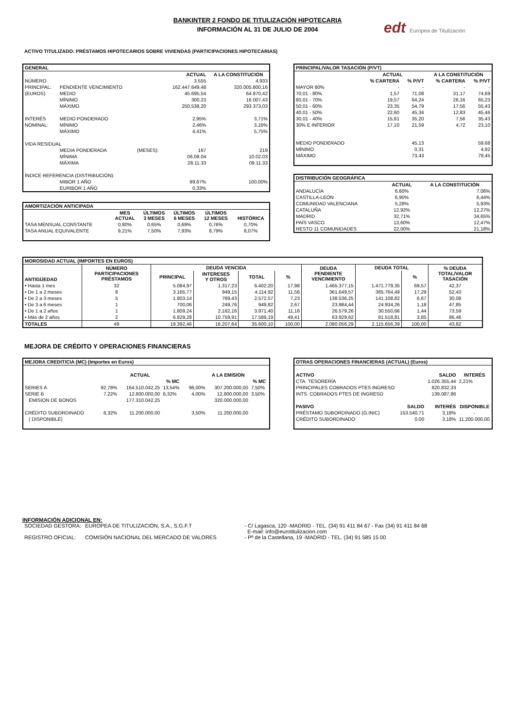edt Europea de Titulización
BANKINTER 2 FONDO DE TITULIZACIÓN HIPOTECARIA
INFORMACIÓN AL 31 DE JULIO DE 2004
ACTIVO TITULIZADO: PRÉSTAMOS HIPOTECARIOS SOBRE VIVIENDAS (PARTICIPACIONES HIPOTECARIAS)
| GENERAL | | | | |
| --- | --- | --- | --- | --- |
| | | | ACTUAL | A LA CONSTITUCIÓN |
| NÚMERO | | | 3.555 | 4.933 |
| PRINCIPAL: | PENDIENTE VENCIMIENTO | | 162.447.649,48 | 320.005.800,16 |
| (EUROS) | MEDIO | | 45.695,54 | 64.870,42 |
| | MÍNIMO | | 300,23 | 16.007,43 |
| | MÁXIMO | | 250.538,20 | 293.373,03 |
| INTERÉS | MEDIO PONDERADO | | 2,95% | 3,71% |
| NOMINAL: | MÍNIMO | | 2,46% | 3,16% |
| | MÁXIMO | | 4,41% | 5,75% |
| VIDA RESIDUAL | | | | |
| | MEDIA PONDERADA | (MESES): | 167 | 219 |
| | MÍNIMA | | 06.08.04 | 10.02.03 |
| | MÁXIMA | | 28.11.33 | 09.11.33 |
| ÍNDICE REFERENCIA (DISTRIBUCIÓN): | | | | |
| | MIBOR 1 AÑO | | 99,67% | 100,00% |
| | EURIBOR 1 AÑO | | 0,33% | |
| AMORTIZACIÓN ANTICIPADA | | | | | |
| --- | --- | --- | --- | --- | --- |
| | MES ACTUAL | ÚLTIMOS 3 MESES | ÚLTIMOS 6 MESES | ÚLTIMOS 12 MESES | HISTÓRICA |
| TASA MENSUAL CONSTANTE | 0,80% | 0,65% | 0,69% | 0,76% | 0,70% |
| TASA ANUAL EQUIVALENTE | 9,21% | 7,50% | 7,93% | 8,79% | 8,07% |
| PRINCIPAL/VALOR TASACIÓN (P/VT) | | | | |
| --- | --- | --- | --- | --- |
| | ACTUAL | | A LA CONSTITUCIÓN | |
| | % CARTERA | % P/VT | % CARTERA | % P/VT |
| MAYOR 80% | - | - | - | - |
| 70,01 - 80% | 1,57 | 71,08 | 31,17 | 74,69 |
| 60,01 - 70% | 19,57 | 64,24 | 26,16 | 65,23 |
| 50,01 - 60% | 23,35 | 54,79 | 17,56 | 55,43 |
| 40,01 - 50% | 22,60 | 45,34 | 12,83 | 45,46 |
| 30,01 - 40% | 15,81 | 35,20 | 7,56 | 35,43 |
| 30% E INFERIOR | 17,10 | 21,59 | 4,72 | 23,10 |
| MEDIO PONDERADO | | 45,13 | | 59,68 |
| MÍNIMO | | 0,31 | | 4,92 |
| MÁXIMO | | 73,43 | | 79,45 |
| DISTRIBUCIÓN GEOGRÁFICA | | |
| --- | --- | --- |
| | ACTUAL | A LA CONSTITUCIÓN |
| ANDALUCÍA | 6,60% | 7,06% |
| CASTILLA-LEÓN | 6,90% | 6,44% |
| COMUNIDAD VALENCIANA | 5,28% | 5,93% |
| CATALUÑA | 12,92% | 12,27% |
| MADRID | 32,71% | 34,65% |
| PAÍS VASCO | 13,60% | 12,47% |
| RESTO 11 COMUNIDADES | 22,00% | 21,18% |
| MOROSIDAD ACTUAL (IMPORTES EN EUROS) | | | | | | | | | |
| --- | --- | --- | --- | --- | --- | --- | --- | --- | --- |
| ANTIGÜEDAD | NÚMERO PARTICIPACIONES PRÉSTAMOS | DEUDA VENCIDA | | | | DEUDA PENDIENTE VENCIMIENTO | DEUDA TOTAL | | % DEUDA TOTAL/VALOR TASACIÓN |
| | | PRINCIPAL | INTERESES Y OTROS | TOTAL | % | | | % | |
| • Hasta 1 mes | 32 | 5.084,97 | 1.317,23 | 6.402,20 | 17,98 | 1.465.377,15 | 1.471.779,35 | 69,57 | 42,37 |
| • De 1 a 2 meses | 8 | 3.165,77 | 949,15 | 4.114,92 | 11,56 | 361.649,57 | 365.764,49 | 17,29 | 52,43 |
| • De 2 a 3 meses | 5 | 1.803,14 | 769,43 | 2.572,57 | 7,23 | 138.536,25 | 141.108,82 | 6,67 | 30,08 |
| • De 3 a 6 meses | 1 | 700,06 | 249,76 | 949,82 | 2,67 | 23.984,44 | 24.934,26 | 1,18 | 47,85 |
| • De 1 a 2 años | 1 | 1.809,24 | 2.162,16 | 3.971,40 | 11,16 | 26.579,26 | 30.550,66 | 1,44 | 73,59 |
| • Más de 2 años | 2 | 6.829,28 | 10.759,91 | 17.589,19 | 49,41 | 63.929,62 | 81.518,81 | 3,85 | 86,46 |
| TOTALES | 49 | 19.392,46 | 16.207,64 | 35.600,10 | 100,00 | 2.080.056,29 | 2.115.656,39 | 100,00 | 43,82 |
MEJORA DE CRÉDITO Y OPERACIONES FINANCIERAS
| MEJORA CREDITICIA (MC) (Importes en Euros) | | | | | | |
| --- | --- | --- | --- | --- | --- | --- |
| | | ACTUAL | | | A LA EMISION | |
| | | | % MC | | | % MC |
| SERIES A | 92,78% | 164.510.042,25 | 13,54% | 96,00% | 307.200.000,00 | 7,50% |
| SERIE B | 7,22% | 12.800.000,00 | 6,32% | 4,00% | 12.800.000,00 | 3,50% |
| EMISION DE BONOS | | 177.310.042,25 | | | 320.000.000,00 | |
| CRÉDITO SUBORDINADO | 6,32% | 11.200.000,00 | | 3,50% | 11.200.000,00 | |
| ( DISPONIBLE) | | | | | | |
| OTRAS OPERACIONES FINANCIERAS (ACTUAL) (Euros) | | | |
| --- | --- | --- | --- |
| ACTIVO | | SALDO | INTERÉS |
| CTA. TESORERÍA | | 1.026.355,44 | 2,21% |
| PRINCIPALES COBRADOS PTES INGRESO | | 820.832,33 | |
| INTS. COBRADOS PTES DE INGRESO | | 139.087,86 | |
| PASIVO | SALDO | INTERÉS | DISPONIBLE |
| PRÉSTAMO SUBORDINADO (G.INIC) | 153.540,71 | 3,18% | - |
| CRÉDITO SUBORDINADO | 0,00 | 3,18% | 11.200.000,00 |
INFORMACIÓN ADICIONAL EN:
| SOCIEDAD GESTORA: | EUROPEA DE TITULIZACIÓN, S.A., S.G.F.T | - C/ Lagasca, 120 -MADRID - TEL. (34) 91 411 84 67 - Fax (34) 91 411 84 68 E-mail: info@eurotitulizacion.com |
| REGISTRO OFICIAL: | COMISIÓN NACIONAL DEL MERCADO DE VALORES | - Pº de la Castellana, 19 -MADRID - TEL. (34) 91 585 15 00 |